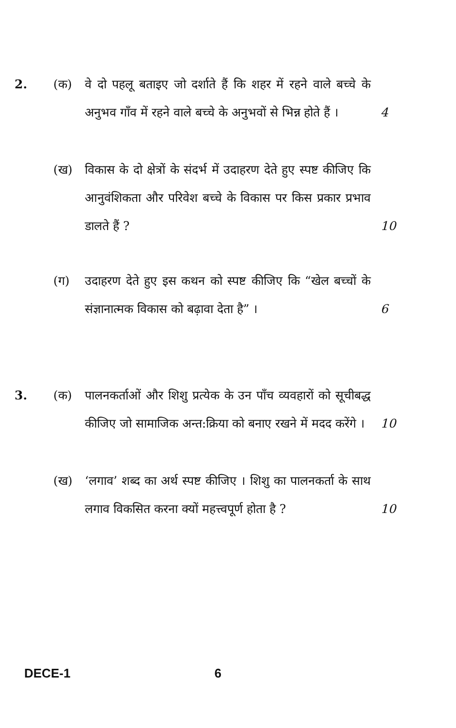2. (क)
वे दो पहलू बताइए जो दर्शाते हैं कि शहर में रहने वाले बच्चे के अनुभव गाँव में रहने वाले बच्चे के अनुभवों से भिन्न होते हैं । 4
(ख)
विकास के दो क्षेत्रों के संदर्भ में उदाहरण देते हुए स्पष्ट कीजिए कि आनुवंशिकता और परिवेश बच्चे के विकास पर किस प्रकार प्रभाव डालते हैं ? 10
(ग)
उदाहरण देते हुए इस कथन को स्पष्ट कीजिए कि “खेल बच्चों के संज्ञानात्मक विकास को बढ़ावा देता है” । 6
3. (क)
पालनकर्ताओं और शिशु प्रत्येक के उन पाँच व्यवहारों को सूचीबद्ध कीजिए जो सामाजिक अन्त:क्रिया को बनाए रखने में मदद करेंगे । 10
(ख)
‘लगाव’ शब्द का अर्थ स्पष्ट कीजिए । शिशु का पालनकर्ता के साथ लगाव विकसित करना क्यों महत्त्वपूर्ण होता है ? 10
DECE-1 6